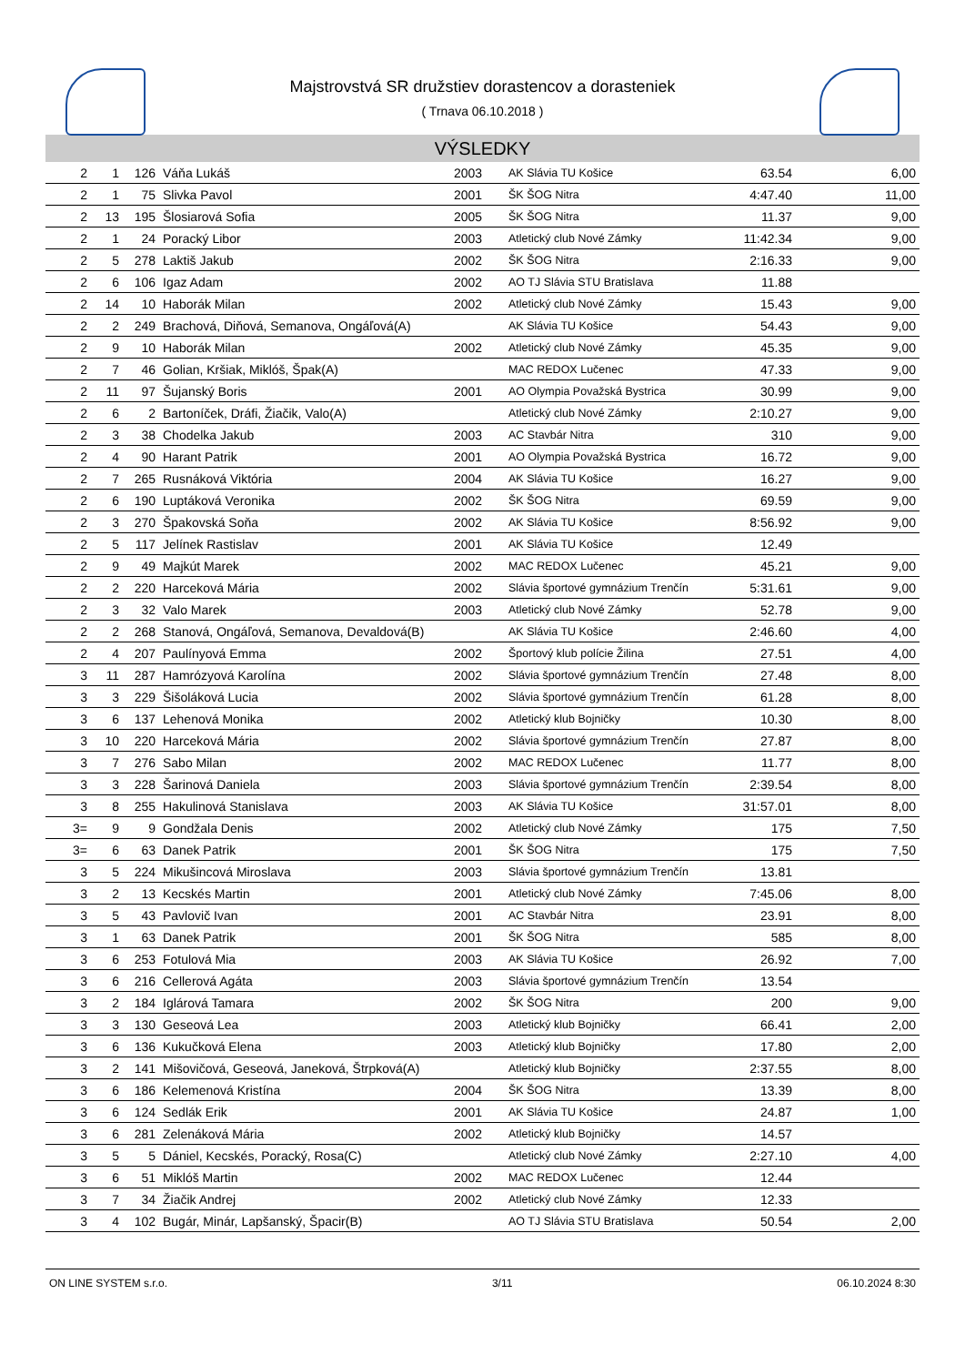Majstrovstvá SR družstiev dorastencov a dorasteniek
( Trnava 06.10.2018 )
VÝSLEDKY
| 2 | 1 | 126 | Váňa Lukáš | 2003 | AK Slávia TU Košice | 63.54 | 6,00 |
| 2 | 1 | 75 | Slivka Pavol | 2001 | ŠK ŠOG Nitra | 4:47.40 | 11,00 |
| 2 | 13 | 195 | Šlosiarová Sofia | 2005 | ŠK ŠOG Nitra | 11.37 | 9,00 |
| 2 | 1 | 24 | Poracký Libor | 2003 | Atletický club Nové Zámky | 11:42.34 | 9,00 |
| 2 | 5 | 278 | Laktiš Jakub | 2002 | ŠK ŠOG Nitra | 2:16.33 | 9,00 |
| 2 | 6 | 106 | Igaz Adam | 2002 | AO TJ Slávia STU Bratislava | 11.88 | |
| 2 | 14 | 10 | Haborák Milan | 2002 | Atletický club Nové Zámky | 15.43 | 9,00 |
| 2 | 2 | 249 | Brachová, Diňová, Semanova, Ongáľová(A) | | AK Slávia TU Košice | 54.43 | 9,00 |
| 2 | 9 | 10 | Haborák Milan | 2002 | Atletický club Nové Zámky | 45.35 | 9,00 |
| 2 | 7 | 46 | Golian, Kršiak, Miklóš, Špak(A) | | MAC REDOX Lučenec | 47.33 | 9,00 |
| 2 | 11 | 97 | Šujanský Boris | 2001 | AO Olympia Považská Bystrica | 30.99 | 9,00 |
| 2 | 6 | 2 | Bartoníček, Dráfi, Žiačik, Valo(A) | | Atletický club Nové Zámky | 2:10.27 | 9,00 |
| 2 | 3 | 38 | Chodelka Jakub | 2003 | AC Stavbár Nitra | 310 | 9,00 |
| 2 | 4 | 90 | Harant Patrik | 2001 | AO Olympia Považská Bystrica | 16.72 | 9,00 |
| 2 | 7 | 265 | Rusnáková Viktória | 2004 | AK Slávia TU Košice | 16.27 | 9,00 |
| 2 | 6 | 190 | Luptáková Veronika | 2002 | ŠK ŠOG Nitra | 69.59 | 9,00 |
| 2 | 3 | 270 | Špakovská Soňa | 2002 | AK Slávia TU Košice | 8:56.92 | 9,00 |
| 2 | 5 | 117 | Jelínek Rastislav | 2001 | AK Slávia TU Košice | 12.49 | |
| 2 | 9 | 49 | Majkút Marek | 2002 | MAC REDOX Lučenec | 45.21 | 9,00 |
| 2 | 2 | 220 | Harceková Mária | 2002 | Slávia športové gymnázium Trenčín | 5:31.61 | 9,00 |
| 2 | 3 | 32 | Valo Marek | 2003 | Atletický club Nové Zámky | 52.78 | 9,00 |
| 2 | 2 | 268 | Stanová, Ongáľová, Semanova, Devaldová(B) | | AK Slávia TU Košice | 2:46.60 | 4,00 |
| 2 | 4 | 207 | Paulínyová Emma | 2002 | Športový klub polície Žilina | 27.51 | 4,00 |
| 3 | 11 | 287 | Hamrózyová Karolína | 2002 | Slávia športové gymnázium Trenčín | 27.48 | 8,00 |
| 3 | 3 | 229 | Šišoláková Lucia | 2002 | Slávia športové gymnázium Trenčín | 61.28 | 8,00 |
| 3 | 6 | 137 | Lehenová Monika | 2002 | Atletický klub Bojničky | 10.30 | 8,00 |
| 3 | 10 | 220 | Harceková Mária | 2002 | Slávia športové gymnázium Trenčín | 27.87 | 8,00 |
| 3 | 7 | 276 | Sabo Milan | 2002 | MAC REDOX Lučenec | 11.77 | 8,00 |
| 3 | 3 | 228 | Šarinová Daniela | 2003 | Slávia športové gymnázium Trenčín | 2:39.54 | 8,00 |
| 3 | 8 | 255 | Hakulinová Stanislava | 2003 | AK Slávia TU Košice | 31:57.01 | 8,00 |
| 3= | 9 | 9 | Gondžala Denis | 2002 | Atletický club Nové Zámky | 175 | 7,50 |
| 3= | 6 | 63 | Danek Patrik | 2001 | ŠK ŠOG Nitra | 175 | 7,50 |
| 3 | 5 | 224 | Mikušincová Miroslava | 2003 | Slávia športové gymnázium Trenčín | 13.81 | |
| 3 | 2 | 13 | Kecskés Martin | 2001 | Atletický club Nové Zámky | 7:45.06 | 8,00 |
| 3 | 5 | 43 | Pavlovič Ivan | 2001 | AC Stavbár Nitra | 23.91 | 8,00 |
| 3 | 1 | 63 | Danek Patrik | 2001 | ŠK ŠOG Nitra | 585 | 8,00 |
| 3 | 6 | 253 | Fotulová Mia | 2003 | AK Slávia TU Košice | 26.92 | 7,00 |
| 3 | 6 | 216 | Cellerová Agáta | 2003 | Slávia športové gymnázium Trenčín | 13.54 | |
| 3 | 2 | 184 | Iglárová Tamara | 2002 | ŠK ŠOG Nitra | 200 | 9,00 |
| 3 | 3 | 130 | Geseová Lea | 2003 | Atletický klub Bojničky | 66.41 | 2,00 |
| 3 | 6 | 136 | Kukučková Elena | 2003 | Atletický klub Bojničky | 17.80 | 2,00 |
| 3 | 2 | 141 | Mišovičová, Geseová, Janeková, Štrpková(A) | | Atletický klub Bojničky | 2:37.55 | 8,00 |
| 3 | 6 | 186 | Kelemenová Kristína | 2004 | ŠK ŠOG Nitra | 13.39 | 8,00 |
| 3 | 6 | 124 | Sedlák Erik | 2001 | AK Slávia TU Košice | 24.87 | 1,00 |
| 3 | 6 | 281 | Zelenáková Mária | 2002 | Atletický klub Bojničky | 14.57 | |
| 3 | 5 | 5 | Dániel, Kecskés, Poracký, Rosa(C) | | Atletický club Nové Zámky | 2:27.10 | 4,00 |
| 3 | 6 | 51 | Miklóš Martin | 2002 | MAC REDOX Lučenec | 12.44 | |
| 3 | 7 | 34 | Žiačik Andrej | 2002 | Atletický club Nové Zámky | 12.33 | |
| 3 | 4 | 102 | Bugár, Minár, Lapšanský, Špacir(B) | | AO TJ Slávia STU Bratislava | 50.54 | 2,00 |
ON LINE SYSTEM s.r.o. 3/11 06.10.2024 8:30